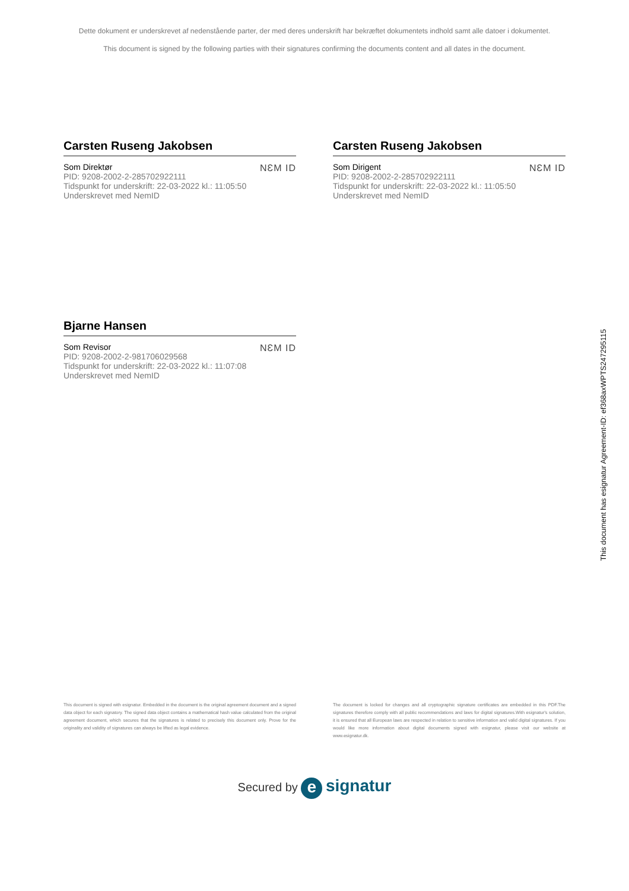Dette dokument er underskrevet af nedenstående parter, der med deres underskrift har bekræftet dokumentets indhold samt alle datoer i dokumentet.
This document is signed by the following parties with their signatures confirming the documents content and all dates in the document.
Carsten Ruseng Jakobsen
Som Direktør
PID: 9208-2002-2-285702922111
Tidspunkt for underskrift: 22-03-2022 kl.: 11:05:50
Underskrevet med NemID
NƐM ID
Carsten Ruseng Jakobsen
Som Dirigent
PID: 9208-2002-2-285702922111
Tidspunkt for underskrift: 22-03-2022 kl.: 11:05:50
Underskrevet med NemID
NƐM ID
Bjarne Hansen
Som Revisor
PID: 9208-2002-2-981706029568
Tidspunkt for underskrift: 22-03-2022 kl.: 11:07:08
Underskrevet med NemID
NƐM ID
This document is signed with esignatur. Embedded in the document is the original agreement document and a signed data object for each signatory. The signed data object contains a mathematical hash value calculated from the original agreement document, which secures that the signatures is related to precisely this document only. Prove for the originality and validity of signatures can always be lifted as legal evidence.
The document is locked for changes and all cryptographic signature certificates are embedded in this PDF.The signatures therefore comply with all public recommendations and laws for digital signatures.With esignatur's solution, it is ensured that all European laws are respected in relation to sensitive information and valid digital signatures. If you would like more information about digital documents signed with esignatur, please visit our website at www.esignatur.dk.
Secured by e signatur
This document has esignatur Agreement-ID: ef368axWPTS247295115